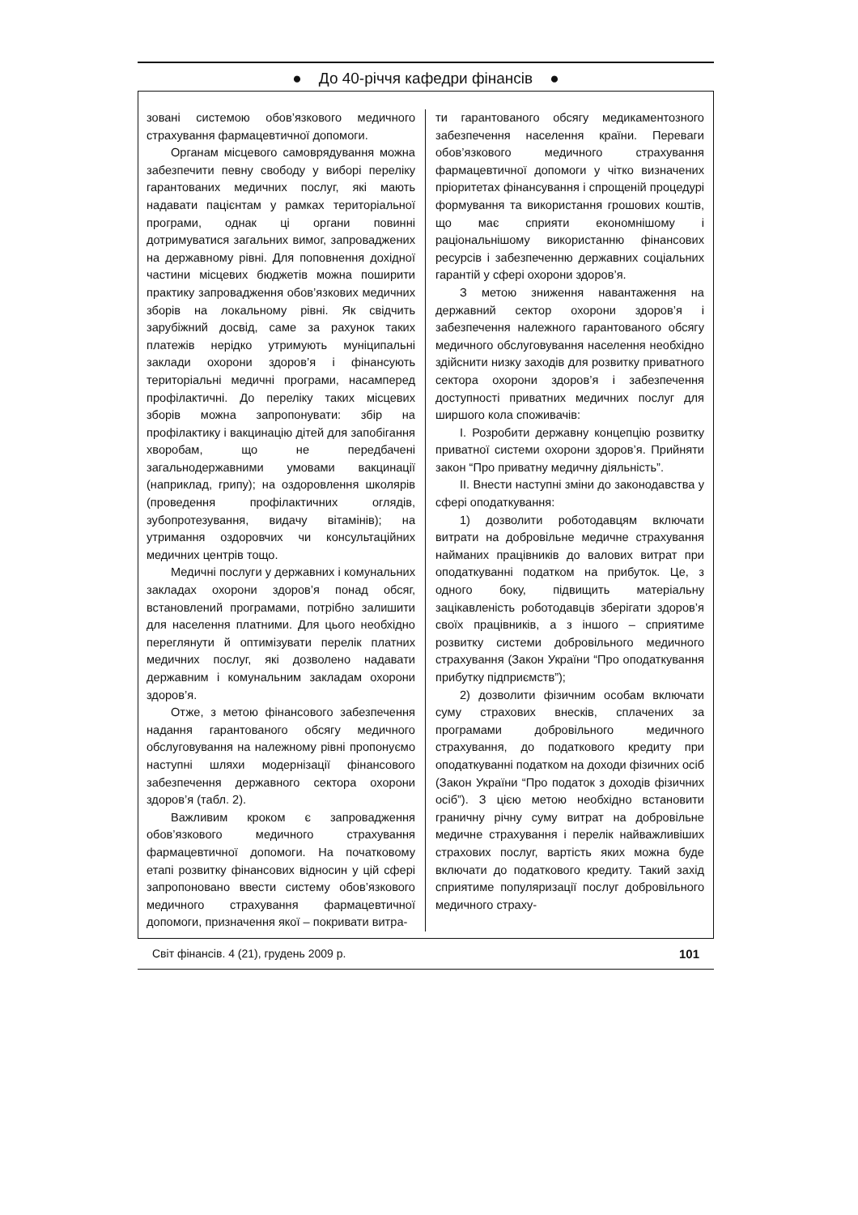● До 40-річчя кафедри фінансів ●
зовані системою обов’язкового медичного страхування фармацевтичної допомоги.
Органам місцевого самоврядування можна забезпечити певну свободу у виборі переліку гарантованих медичних послуг, які мають надавати пацієнтам у рамках територіальної програми, однак ці органи повинні дотримуватися загальних вимог, запроваджених на державному рівні. Для поповнення дохідної частини місцевих бюджетів можна поширити практику запровадження обов’язкових медичних зборів на локальному рівні. Як свідчить зарубіжний досвід, саме за рахунок таких платежів нерідко утримують муніципальні заклади охорони здоров’я і фінансують територіальні медичні програми, насамперед профілактичні. До переліку таких місцевих зборів можна запропонувати: збір на профілактику і вакцинацію дітей для запобігання хворобам, що не передбачені загальнодержавними умовами вакцинації (наприклад, грипу); на оздоровлення школярів (проведення профілактичних оглядів, зубопротезування, видачу вітамінів); на утримання оздоровчих чи консультаційних медичних центрів тощо.
Медичні послуги у державних і комунальних закладах охорони здоров’я понад обсяг, встановлений програмами, потрібно залишити для населення платними. Для цього необхідно переглянути й оптимізувати перелік платних медичних послуг, які дозволено надавати державним і комунальним закладам охорони здоров’я.
Отже, з метою фінансового забезпечення надання гарантованого обсягу медичного обслуговування на належному рівні пропонуємо наступні шляхи модернізації фінансового забезпечення державного сектора охорони здоров’я (табл. 2).
Важливим кроком є запровадження обов’язкового медичного страхування фармацевтичної допомоги. На початковому етапі розвитку фінансових відносин у цій сфері запропоновано ввести систему обов’язкового медичного страхування фармацевтичної допомоги, призначення якої – покривати витра-
ти гарантованого обсягу медикаментозного забезпечення населення країни. Переваги обов’язкового медичного страхування фармацевтичної допомоги у чітко визначених пріоритетах фінансування і спрощеній процедурі формування та використання грошових коштів, що має сприяти економнішому і раціональнішому використанню фінансових ресурсів і забезпеченню державних соціальних гарантій у сфері охорони здоров’я.
З метою зниження навантаження на державний сектор охорони здоров’я і забезпечення належного гарантованого обсягу медичного обслуговування населення необхідно здійснити низку заходів для розвитку приватного сектора охорони здоров’я і забезпечення доступності приватних медичних послуг для ширшого кола споживачів:
І. Розробити державну концепцію розвитку приватної системи охорони здоров’я. Прийняти закон “Про приватну медичну діяльність”.
ІІ. Внести наступні зміни до законодавства у сфері оподаткування:
1) дозволити роботодавцям включати витрати на добровільне медичне страхування найманих працівників до валових витрат при оподаткуванні податком на прибуток. Це, з одного боку, підвищить матеріальну зацікавленість роботодавців зберігати здоров’я своїх працівників, а з іншого – сприятиме розвитку системи добровільного медичного страхування (Закон України “Про оподаткування прибутку підприємств”);
2) дозволити фізичним особам включати суму страхових внесків, сплачених за програмами добровільного медичного страхування, до податкового кредиту при оподаткуванні податком на доходи фізичних осіб (Закон України “Про податок з доходів фізичних осіб”). З цією метою необхідно встановити граничну річну суму витрат на добровільне медичне страхування і перелік найважливіших страхових послуг, вартість яких можна буде включати до податкового кредиту. Такий захід сприятиме популяризації послуг добровільного медичного страху-
Світ фінансів. 4 (21), грудень 2009 р. 101